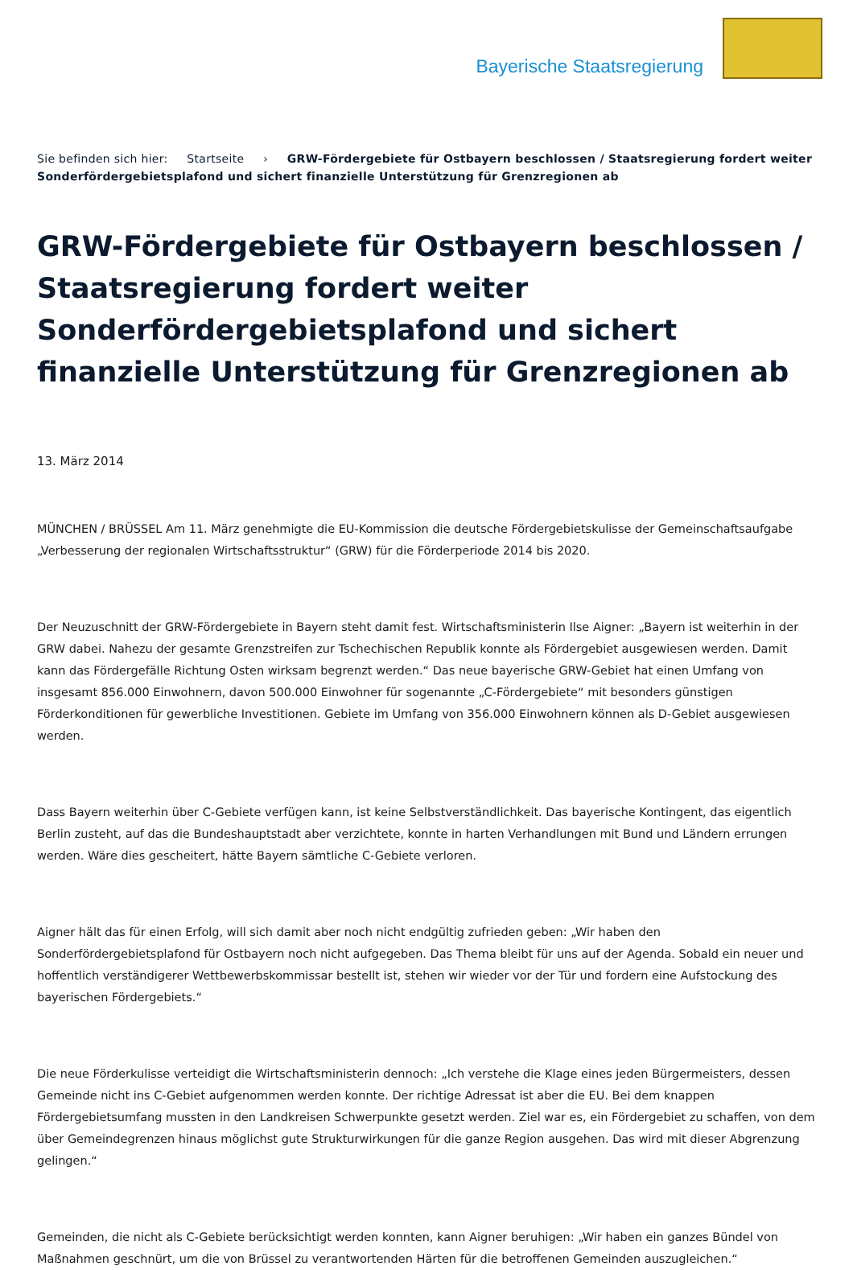Bayerische Staatsregierung
Sie befinden sich hier: Startseite › GRW-Fördergebiete für Ostbayern beschlossen / Staatsregierung fordert weiter Sonderfördergebietsplafond und sichert finanzielle Unterstützung für Grenzregionen ab
GRW-Fördergebiete für Ostbayern beschlossen / Staatsregierung fordert weiter Sonderfördergebietsplafond und sichert finanzielle Unterstützung für Grenzregionen ab
13. März 2014
MÜNCHEN / BRÜSSEL Am 11. März genehmigte die EU-Kommission die deutsche Fördergebietskulisse der Gemeinschaftsaufgabe „Verbesserung der regionalen Wirtschaftsstruktur“ (GRW) für die Förderperiode 2014 bis 2020.
Der Neuzuschnitt der GRW-Fördergebiete in Bayern steht damit fest. Wirtschaftsministerin Ilse Aigner: „Bayern ist weiterhin in der GRW dabei. Nahezu der gesamte Grenzstreifen zur Tschechischen Republik konnte als Fördergebiet ausgewiesen werden. Damit kann das Fördergefälle Richtung Osten wirksam begrenzt werden.“ Das neue bayerische GRW-Gebiet hat einen Umfang von insgesamt 856.000 Einwohnern, davon 500.000 Einwohner für sogenannte „C-Fördergebiete“ mit besonders günstigen Förderkonditionen für gewerbliche Investitionen. Gebiete im Umfang von 356.000 Einwohnern können als D-Gebiet ausgewiesen werden.
Dass Bayern weiterhin über C-Gebiete verfügen kann, ist keine Selbstverständlichkeit. Das bayerische Kontingent, das eigentlich Berlin zusteht, auf das die Bundeshauptstadt aber verzichtete, konnte in harten Verhandlungen mit Bund und Ländern errungen werden. Wäre dies gescheitert, hätte Bayern sämtliche C-Gebiete verloren.
Aigner hält das für einen Erfolg, will sich damit aber noch nicht endgültig zufrieden geben: „Wir haben den Sonderfördergebietsplafond für Ostbayern noch nicht aufgegeben. Das Thema bleibt für uns auf der Agenda. Sobald ein neuer und hoffentlich verständigerer Wettbewerbskommissar bestellt ist, stehen wir wieder vor der Tür und fordern eine Aufstockung des bayerischen Fördergebiets.“
Die neue Förderkulisse verteidigt die Wirtschaftsministerin dennoch: „Ich verstehe die Klage eines jeden Bürgermeisters, dessen Gemeinde nicht ins C-Gebiet aufgenommen werden konnte. Der richtige Adressat ist aber die EU. Bei dem knappen Fördergebietsumfang mussten in den Landkreisen Schwerpunkte gesetzt werden. Ziel war es, ein Fördergebiet zu schaffen, von dem über Gemeindegrenzen hinaus möglichst gute Strukturwirkungen für die ganze Region ausgehen. Das wird mit dieser Abgrenzung gelingen.“
Gemeinden, die nicht als C-Gebiete berücksichtigt werden konnten, kann Aigner beruhigen: „Wir haben ein ganzes Bündel von Maßnahmen geschnürt, um die von Brüssel zu verantwortenden Härten für die betroffenen Gemeinden auszugleichen.“